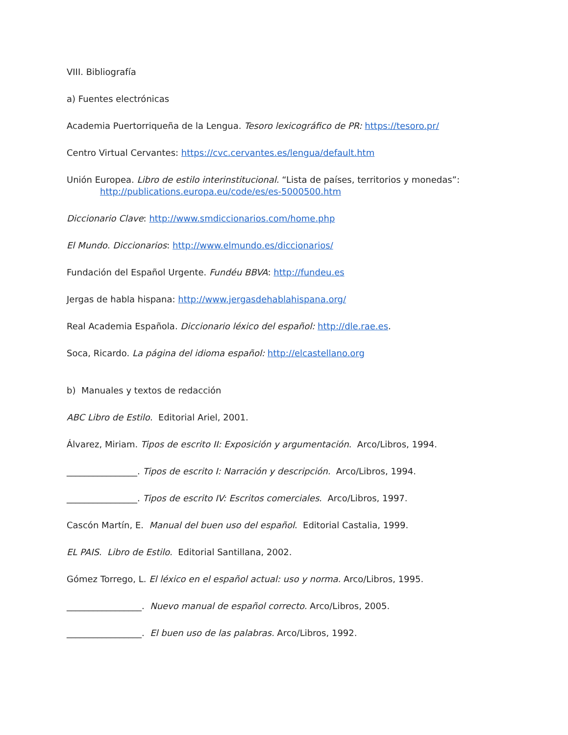VIII. Bibliografía
a) Fuentes electrónicas
Academia Puertorriqueña de la Lengua. Tesoro lexicográfico de PR: https://tesoro.pr/
Centro Virtual Cervantes: https://cvc.cervantes.es/lengua/default.htm
Unión Europea. Libro de estilo interinstitucional. “Lista de países, territorios y monedas”:
http://publications.europa.eu/code/es/es-5000500.htm
Diccionario Clave: http://www.smdiccionarios.com/home.php
El Mundo. Diccionarios: http://www.elmundo.es/diccionarios/
Fundación del Español Urgente. Fundéu BBVA: http://fundeu.es
Jergas de habla hispana: http://www.jergasdehablahispana.org/
Real Academia Española. Diccionario léxico del español: http://dle.rae.es.
Soca, Ricardo. La página del idioma español: http://elcastellano.org
b) Manuales y textos de redacción
ABC Libro de Estilo. Editorial Ariel, 2001.
Álvarez, Miriam. Tipos de escrito II: Exposición y argumentación. Arco/Libros, 1994.
________________. Tipos de escrito I: Narración y descripción. Arco/Libros, 1994.
________________. Tipos de escrito IV: Escritos comerciales. Arco/Libros, 1997.
Cascón Martín, E. Manual del buen uso del español. Editorial Castalia, 1999.
EL PAIS. Libro de Estilo. Editorial Santillana, 2002.
Gómez Torrego, L. El léxico en el español actual: uso y norma. Arco/Libros, 1995.
_________________. Nuevo manual de español correcto. Arco/Libros, 2005.
_________________. El buen uso de las palabras. Arco/Libros, 1992.